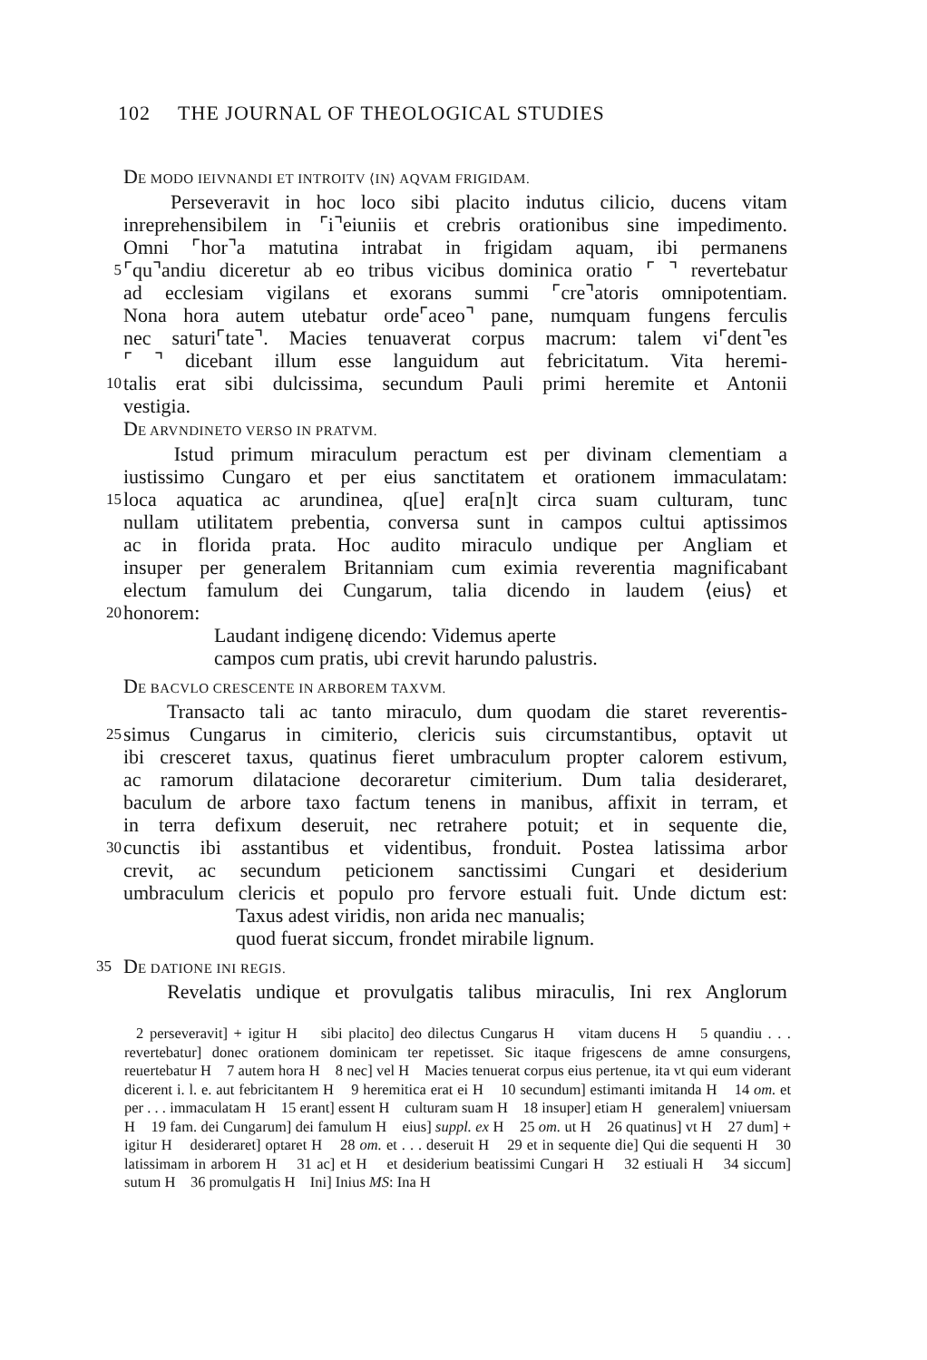102 THE JOURNAL OF THEOLOGICAL STUDIES
DE MODO IEIVNANDI ET INTROITV ⟨IN⟩ AQVAM FRIGIDAM.
Perseveravit in hoc loco sibi placito indutus cilicio, ducens vitam
inreprehensibilem in ⌜i⌝eiuniis et crebris orationibus sine impedimento.
Omni ⌜hor⌝a matutina intrabat in frigidam aquam, ibi permanens
5
⌜qu⌝andiu diceretur ab eo tribus vicibus dominica oratio ⌜ ⌝ revertebatur
ad ecclesiam vigilans et exorans summi ⌜cre⌝atoris omnipotentiam.
Nona hora autem utebatur orde⌜aceo⌝ pane, numquam fungens ferculis
nec saturi⌜tate⌝. Macies tenuaverat corpus macrum: talem vi⌜dent⌝es
⌜ ⌝ dicebant illum esse languidum aut febricitatum. Vita heremi-
10
talis erat sibi dulcissima, secundum Pauli primi heremite et Antonii
vestigia.
DE ARVNDINETO VERSO IN PRATVM.
Istud primum miraculum peractum est per divinam clementiam a
iustissimo Cungaro et per eius sanctitatem et orationem immaculatam:
15
loca aquatica ac arundinea, q[ue] era[n]t circa suam culturam, tunc
nullam utilitatem prebentia, conversa sunt in campos cultui aptissimos
ac in florida prata. Hoc audito miraculo undique per Angliam et
insuper per generalem Britanniam cum eximia reverentia magnificabant
electum famulum dei Cungarum, talia dicendo in laudem ⟨eius⟩ et
20
honorem:
Laudant indigenę dicendo: Videmus aperte
campos cum pratis, ubi crevit harundo palustris.
DE BACVLO CRESCENTE IN ARBOREM TAXVM.
Transacto tali ac tanto miraculo, dum quodam die staret reverentis-
25
simus Cungarus in cimiterio, clericis suis circumstantibus, optavit ut
ibi cresceret taxus, quatinus fieret umbraculum propter calorem estivum,
ac ramorum dilatacione decoraretur cimiterium. Dum talia desideraret,
baculum de arbore taxo factum tenens in manibus, affixit in terram, et
in terra defixum deseruit, nec retrahere potuit; et in sequente die,
30
cunctis ibi asstantibus et videntibus, fronduit. Postea latissima arbor
crevit, ac secundum peticionem sanctissimi Cungari et desiderium
umbraculum clericis et populo pro fervore estuali fuit. Unde dictum est:
Taxus adest viridis, non arida nec manualis;
quod fuerat siccum, frondet mirabile lignum.
35
DE DATIONE INI REGIS.
Revelatis undique et provulgatis talibus miraculis, Ini rex Anglorum
2 perseveravit] + igitur H sibi placito] deo dilectus Cungarus H vitam ducens H 5 quandiu . . . revertebatur] donec orationem dominicam ter repetisset. Sic itaque frigescens de amne consurgens, reuertebatur H 7 autem hora H 8 nec] vel H Macies tenuerat corpus eius pertenue, ita vt qui eum viderant dicerent i. l. e. aut febricitantem H 9 heremitica erat ei H 10 secundum] estimanti imitanda H 14 om. et per . . . immaculatam H 15 erant] essent H culturam suam H 18 insuper] etiam H generalem] vniuersam H 19 fam. dei Cungarum] dei famulum H eius] suppl. ex H 25 om. ut H 26 quatinus] vt H 27 dum] + igitur H desideraret] optaret H 28 om. et . . . deseruit H 29 et in sequente die] Qui die sequenti H 30 latissimam in arborem H 31 ac] et H et desiderium beatissimi Cungari H 32 estiuali H 34 siccum] sutum H 36 promulgatis H Ini] Inius MS: Ina H